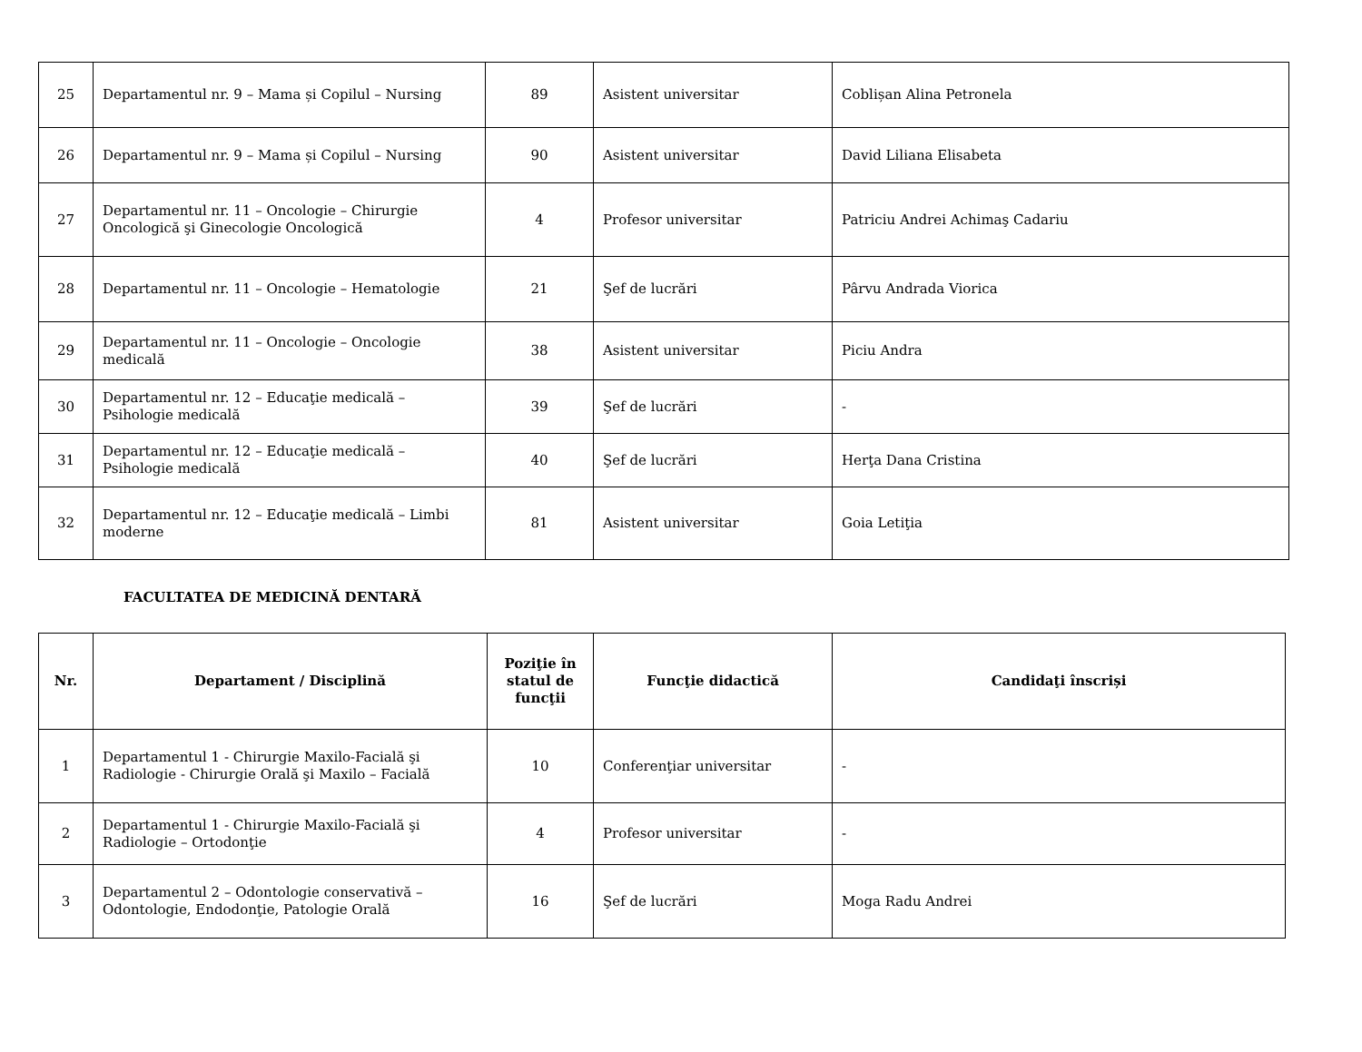| 25 | Departamentul nr. 9 – Mama și Copilul – Nursing | 89 | Asistent universitar | Coblișan Alina Petronela |
| 26 | Departamentul nr. 9 – Mama și Copilul – Nursing | 90 | Asistent universitar | David Liliana Elisabeta |
| 27 | Departamentul nr. 11 – Oncologie – Chirurgie Oncologică şi Ginecologie Oncologică | 4 | Profesor universitar | Patriciu Andrei Achimaş Cadariu |
| 28 | Departamentul nr. 11 – Oncologie – Hematologie | 21 | Şef de lucrări | Pârvu Andrada Viorica |
| 29 | Departamentul nr. 11 – Oncologie – Oncologie medicală | 38 | Asistent universitar | Piciu Andra |
| 30 | Departamentul nr. 12 – Educaţie medicală – Psihologie medicală | 39 | Şef de lucrări | - |
| 31 | Departamentul nr. 12 – Educaţie medicală – Psihologie medicală | 40 | Şef de lucrări | Herţa Dana Cristina |
| 32 | Departamentul nr. 12 – Educaţie medicală – Limbi moderne | 81 | Asistent universitar | Goia Letiţia |
FACULTATEA DE MEDICINĂ DENTARĂ
| Nr. | Departament / Disciplină | Poziţie în statul de funcţii | Funcţie didactică | Candidaţi înscriși |
| --- | --- | --- | --- | --- |
| 1 | Departamentul 1 - Chirurgie Maxilo-Facială şi Radiologie - Chirurgie Orală şi Maxilo – Facială | 10 | Conferenţiar universitar | - |
| 2 | Departamentul 1 - Chirurgie Maxilo-Facială şi Radiologie – Ortodonţie | 4 | Profesor universitar | - |
| 3 | Departamentul 2 – Odontologie conservativă – Odontologie, Endodonţie, Patologie Orală | 16 | Şef de lucrări | Moga Radu Andrei |